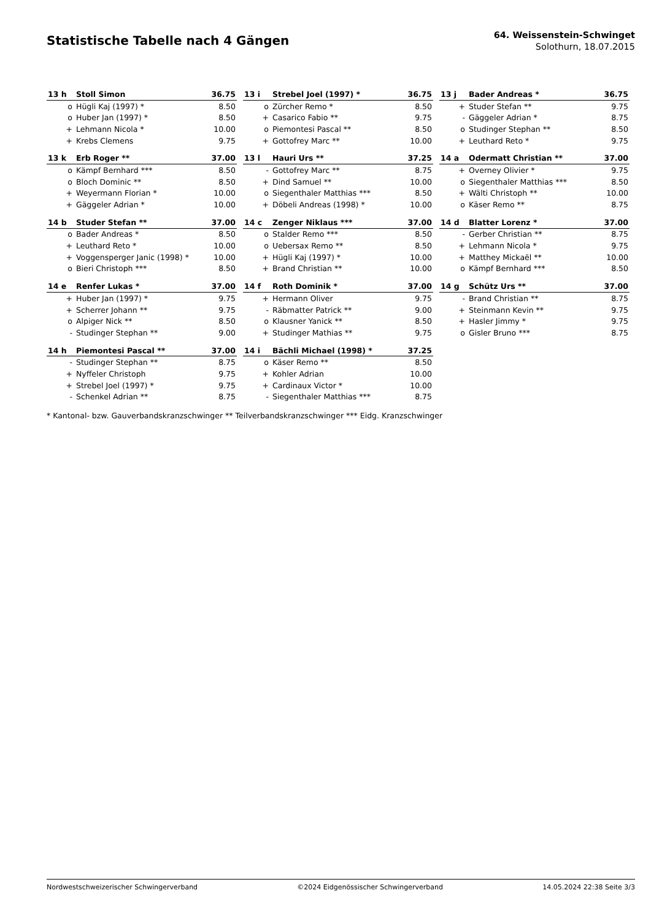Statistische Tabelle nach 4 Gängen
64. Weissenstein-Schwinget
Solothurn, 18.07.2015
| 13 h | Stoll Simon | 36.75 |
| --- | --- | --- |
| o | Hügli Kaj (1997) * | 8.50 |
| o | Huber Jan (1997) * | 8.50 |
| + | Lehmann Nicola * | 10.00 |
| + | Krebs Clemens | 9.75 |
| 13 i | Strebel Joel (1997) * | 36.75 |
| --- | --- | --- |
| o | Zürcher Remo * | 8.50 |
| + | Casarico Fabio ** | 9.75 |
| o | Piemontesi Pascal ** | 8.50 |
| + | Gottofrey Marc ** | 10.00 |
| 13 j | Bader Andreas * | 36.75 |
| --- | --- | --- |
| + | Studer Stefan ** | 9.75 |
| - | Gäggeler Adrian * | 8.75 |
| o | Studinger Stephan ** | 8.50 |
| + | Leuthard Reto * | 9.75 |
| 13 k | Erb Roger ** | 37.00 |
| --- | --- | --- |
| o | Kämpf Bernhard *** | 8.50 |
| o | Bloch Dominic ** | 8.50 |
| + | Weyermann Florian * | 10.00 |
| + | Gäggeler Adrian * | 10.00 |
| 13 l | Hauri Urs ** | 37.25 |
| --- | --- | --- |
| - | Gottofrey Marc ** | 8.75 |
| + | Dind Samuel ** | 10.00 |
| o | Siegenthaler Matthias *** | 8.50 |
| + | Döbeli Andreas (1998) * | 10.00 |
| 14 a | Odermatt Christian ** | 37.00 |
| --- | --- | --- |
| + | Overney Olivier * | 9.75 |
| o | Siegenthaler Matthias *** | 8.50 |
| + | Wälti Christoph ** | 10.00 |
| o | Käser Remo ** | 8.75 |
| 14 b | Studer Stefan ** | 37.00 |
| --- | --- | --- |
| o | Bader Andreas * | 8.50 |
| + | Leuthard Reto * | 10.00 |
| + | Voggensperger Janic (1998) * | 10.00 |
| o | Bieri Christoph *** | 8.50 |
| 14 c | Zenger Niklaus *** | 37.00 |
| --- | --- | --- |
| o | Stalder Remo *** | 8.50 |
| o | Uebersax Remo ** | 8.50 |
| + | Hügli Kaj (1997) * | 10.00 |
| + | Brand Christian ** | 10.00 |
| 14 d | Blatter Lorenz * | 37.00 |
| --- | --- | --- |
| - | Gerber Christian ** | 8.75 |
| + | Lehmann Nicola * | 9.75 |
| + | Matthey Mickaël ** | 10.00 |
| o | Kämpf Bernhard *** | 8.50 |
| 14 e | Renfer Lukas * | 37.00 |
| --- | --- | --- |
| + | Huber Jan (1997) * | 9.75 |
| + | Scherrer Johann ** | 9.75 |
| o | Alpiger Nick ** | 8.50 |
| - | Studinger Stephan ** | 9.00 |
| 14 f | Roth Dominik * | 37.00 |
| --- | --- | --- |
| + | Hermann Oliver | 9.75 |
| - | Räbmatter Patrick ** | 9.00 |
| o | Klausner Yanick ** | 8.50 |
| + | Studinger Mathias ** | 9.75 |
| 14 g | Schütz Urs ** | 37.00 |
| --- | --- | --- |
| - | Brand Christian ** | 8.75 |
| + | Steinmann Kevin ** | 9.75 |
| + | Hasler Jimmy * | 9.75 |
| o | Gisler Bruno *** | 8.75 |
| 14 h | Piemontesi Pascal ** | 37.00 |
| --- | --- | --- |
| - | Studinger Stephan ** | 8.75 |
| + | Nyffeler Christoph | 9.75 |
| + | Strebel Joel (1997) * | 9.75 |
| - | Schenkel Adrian ** | 8.75 |
| 14 i | Bächli Michael (1998) * | 37.25 |
| --- | --- | --- |
| o | Käser Remo ** | 8.50 |
| + | Kohler Adrian | 10.00 |
| + | Cardinaux Victor * | 10.00 |
| - | Siegenthaler Matthias *** | 8.75 |
* Kantonal- bzw. Gauverbandskranzschwinger ** Teilverbandskranzschwinger *** Eidg. Kranzschwinger
Nordwestschweizerischer Schwingerverband ©2024 Eidgenössischer Schwingerverband 14.05.2024 22:38 Seite 3/3